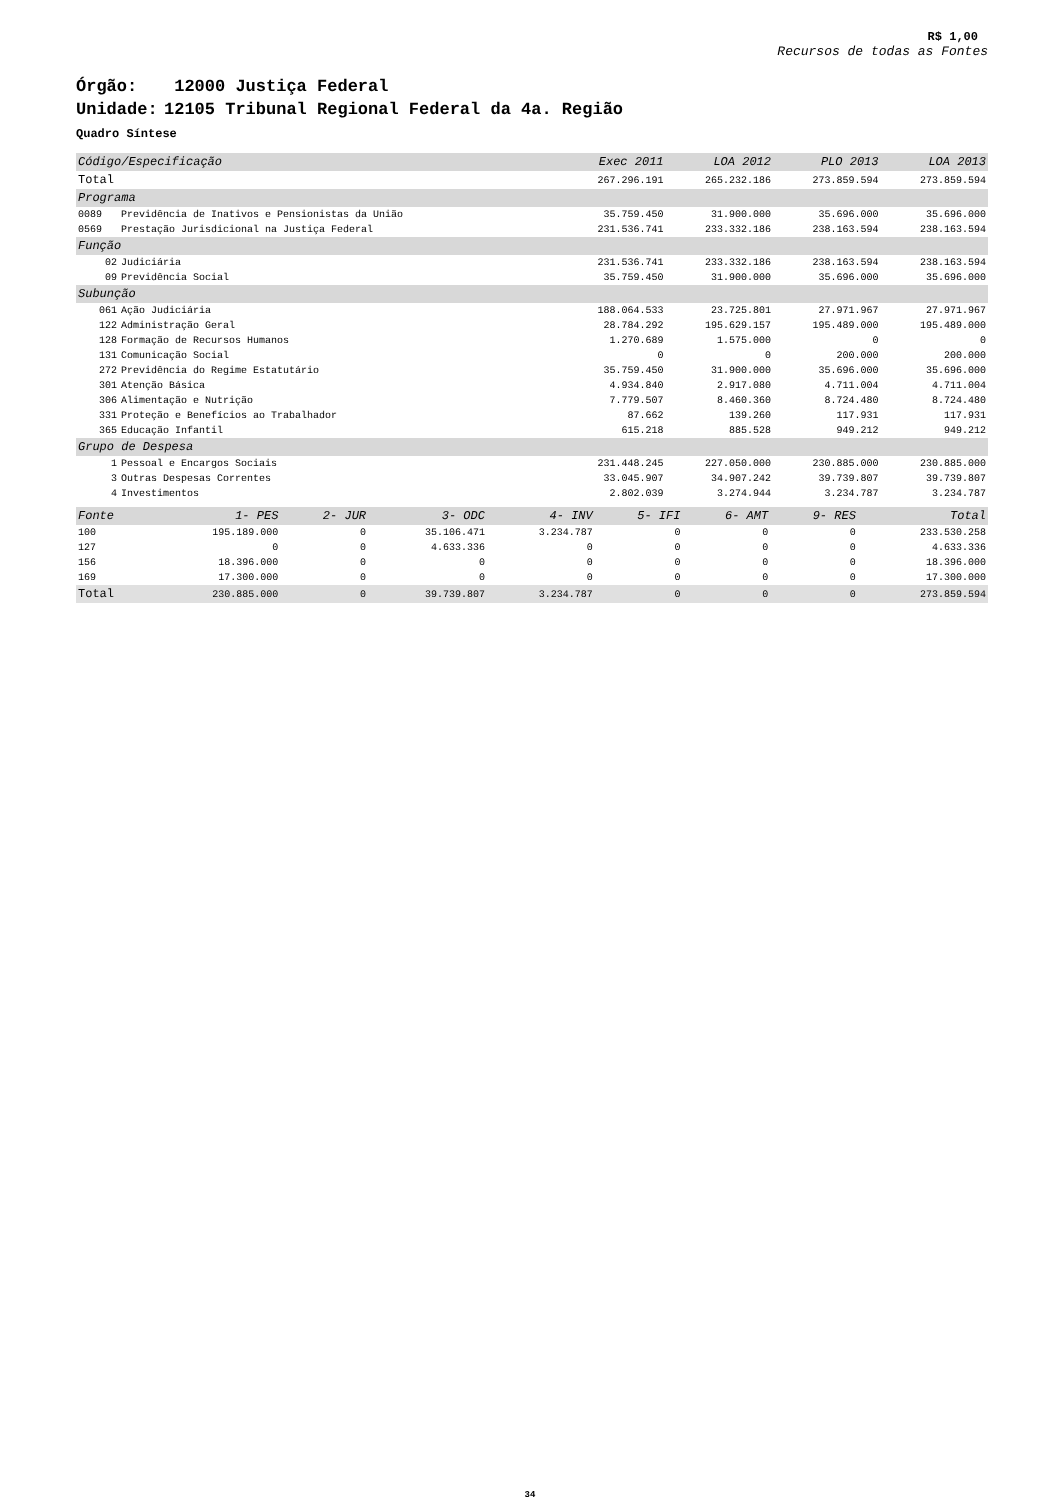R$ 1,00
Recursos de todas as Fontes
Órgão: 12000 Justiça Federal
Unidade: 12105 Tribunal Regional Federal da 4a. Região
Quadro Síntese
| Código/Especificação | | Exec 2011 | LOA 2012 | PLO 2013 | LOA 2013 |
| --- | --- | --- | --- | --- | --- |
| Total | | 267.296.191 | 265.232.186 | 273.859.594 | 273.859.594 |
| Programa | | | | | |
| 0089 | Previdência de Inativos e Pensionistas da União | 35.759.450 | 31.900.000 | 35.696.000 | 35.696.000 |
| 0569 | Prestação Jurisdicional na Justiça Federal | 231.536.741 | 233.332.186 | 238.163.594 | 238.163.594 |
| Função | | | | | |
| 02 | Judiciária | 231.536.741 | 233.332.186 | 238.163.594 | 238.163.594 |
| 09 | Previdência Social | 35.759.450 | 31.900.000 | 35.696.000 | 35.696.000 |
| Subunção | | | | | |
| 061 | Ação Judiciária | 188.064.533 | 23.725.801 | 27.971.967 | 27.971.967 |
| 122 | Administração Geral | 28.784.292 | 195.629.157 | 195.489.000 | 195.489.000 |
| 128 | Formação de Recursos Humanos | 1.270.689 | 1.575.000 | 0 | 0 |
| 131 | Comunicação Social | 0 | 0 | 200.000 | 200.000 |
| 272 | Previdência do Regime Estatutário | 35.759.450 | 31.900.000 | 35.696.000 | 35.696.000 |
| 301 | Atenção Básica | 4.934.840 | 2.917.080 | 4.711.004 | 4.711.004 |
| 306 | Alimentação e Nutrição | 7.779.507 | 8.460.360 | 8.724.480 | 8.724.480 |
| 331 | Proteção e Benefícios ao Trabalhador | 87.662 | 139.260 | 117.931 | 117.931 |
| 365 | Educação Infantil | 615.218 | 885.528 | 949.212 | 949.212 |
| Grupo de Despesa | | | | | |
| 1 | Pessoal e Encargos Sociais | 231.448.245 | 227.050.000 | 230.885.000 | 230.885.000 |
| 3 | Outras Despesas Correntes | 33.045.907 | 34.907.242 | 39.739.807 | 39.739.807 |
| 4 | Investimentos | 2.802.039 | 3.274.944 | 3.234.787 | 3.234.787 |
| Fonte | 1- PES | 2- JUR | 3- ODC | 4- INV | 5- IFI | 6- AMT | 9- RES | Total |
| --- | --- | --- | --- | --- | --- | --- | --- | --- |
| 100 | 195.189.000 | 0 | 35.106.471 | 3.234.787 | 0 | 0 | 0 | 233.530.258 |
| 127 | 0 | 0 | 4.633.336 | 0 | 0 | 0 | 0 | 4.633.336 |
| 156 | 18.396.000 | 0 | 0 | 0 | 0 | 0 | 0 | 18.396.000 |
| 169 | 17.300.000 | 0 | 0 | 0 | 0 | 0 | 0 | 17.300.000 |
| Total | 230.885.000 | 0 | 39.739.807 | 3.234.787 | 0 | 0 | 0 | 273.859.594 |
34